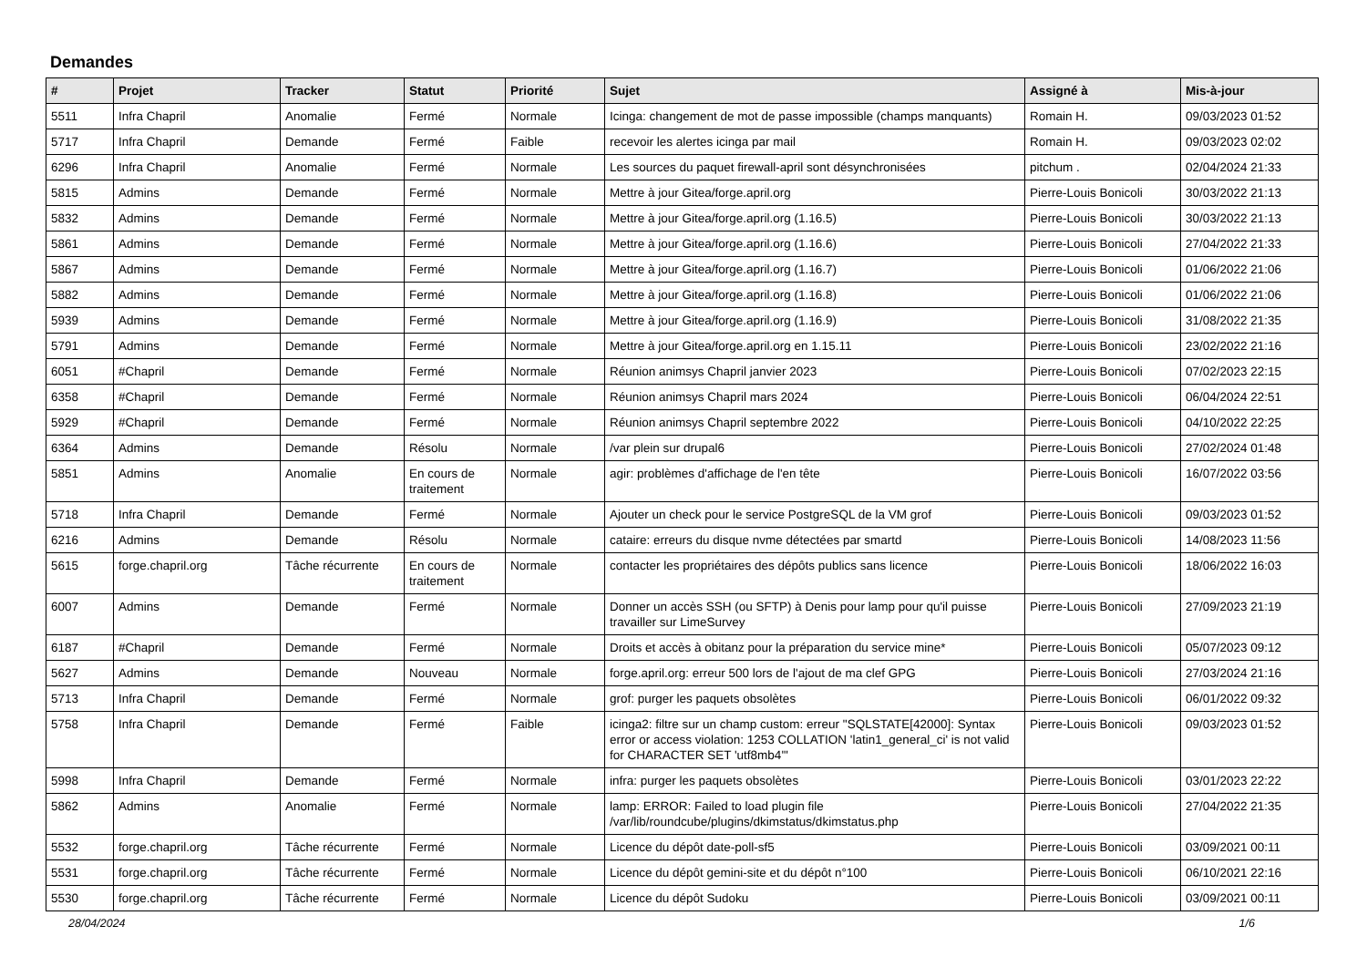Demandes
| # | Projet | Tracker | Statut | Priorité | Sujet | Assigné à | Mis-à-jour |
| --- | --- | --- | --- | --- | --- | --- | --- |
| 5511 | Infra Chapril | Anomalie | Fermé | Normale | Icinga: changement de mot de passe impossible (champs manquants) | Romain H. | 09/03/2023 01:52 |
| 5717 | Infra Chapril | Demande | Fermé | Faible | recevoir les alertes icinga par mail | Romain H. | 09/03/2023 02:02 |
| 6296 | Infra Chapril | Anomalie | Fermé | Normale | Les sources du paquet firewall-april sont désynchronisées | pitchum . | 02/04/2024 21:33 |
| 5815 | Admins | Demande | Fermé | Normale | Mettre à jour Gitea/forge.april.org | Pierre-Louis Bonicoli | 30/03/2022 21:13 |
| 5832 | Admins | Demande | Fermé | Normale | Mettre à jour Gitea/forge.april.org (1.16.5) | Pierre-Louis Bonicoli | 30/03/2022 21:13 |
| 5861 | Admins | Demande | Fermé | Normale | Mettre à jour Gitea/forge.april.org (1.16.6) | Pierre-Louis Bonicoli | 27/04/2022 21:33 |
| 5867 | Admins | Demande | Fermé | Normale | Mettre à jour Gitea/forge.april.org (1.16.7) | Pierre-Louis Bonicoli | 01/06/2022 21:06 |
| 5882 | Admins | Demande | Fermé | Normale | Mettre à jour Gitea/forge.april.org (1.16.8) | Pierre-Louis Bonicoli | 01/06/2022 21:06 |
| 5939 | Admins | Demande | Fermé | Normale | Mettre à jour Gitea/forge.april.org (1.16.9) | Pierre-Louis Bonicoli | 31/08/2022 21:35 |
| 5791 | Admins | Demande | Fermé | Normale | Mettre à jour Gitea/forge.april.org en 1.15.11 | Pierre-Louis Bonicoli | 23/02/2022 21:16 |
| 6051 | #Chapril | Demande | Fermé | Normale | Réunion animsys Chapril janvier 2023 | Pierre-Louis Bonicoli | 07/02/2023 22:15 |
| 6358 | #Chapril | Demande | Fermé | Normale | Réunion animsys Chapril mars 2024 | Pierre-Louis Bonicoli | 06/04/2024 22:51 |
| 5929 | #Chapril | Demande | Fermé | Normale | Réunion animsys Chapril septembre 2022 | Pierre-Louis Bonicoli | 04/10/2022 22:25 |
| 6364 | Admins | Demande | Résolu | Normale | /var plein sur drupal6 | Pierre-Louis Bonicoli | 27/02/2024 01:48 |
| 5851 | Admins | Anomalie | En cours de traitement | Normale | agir: problèmes d'affichage de l'en tête | Pierre-Louis Bonicoli | 16/07/2022 03:56 |
| 5718 | Infra Chapril | Demande | Fermé | Normale | Ajouter un check pour le service PostgreSQL de la VM grof | Pierre-Louis Bonicoli | 09/03/2023 01:52 |
| 6216 | Admins | Demande | Résolu | Normale | cataire: erreurs du disque nvme détectées par smartd | Pierre-Louis Bonicoli | 14/08/2023 11:56 |
| 5615 | forge.chapril.org | Tâche récurrente | En cours de traitement | Normale | contacter les propriétaires des dépôts publics sans licence | Pierre-Louis Bonicoli | 18/06/2022 16:03 |
| 6007 | Admins | Demande | Fermé | Normale | Donner un accès SSH (ou SFTP) à Denis pour lamp pour qu'il puisse travailler sur LimeSurvey | Pierre-Louis Bonicoli | 27/09/2023 21:19 |
| 6187 | #Chapril | Demande | Fermé | Normale | Droits et accès à obitanz pour la préparation du service mine* | Pierre-Louis Bonicoli | 05/07/2023 09:12 |
| 5627 | Admins | Demande | Nouveau | Normale | forge.april.org: erreur 500 lors de l'ajout de ma clef GPG | Pierre-Louis Bonicoli | 27/03/2024 21:16 |
| 5713 | Infra Chapril | Demande | Fermé | Normale | grof: purger les paquets obsolètes | Pierre-Louis Bonicoli | 06/01/2022 09:32 |
| 5758 | Infra Chapril | Demande | Fermé | Faible | icinga2: filtre sur un champ custom: erreur "SQLSTATE[42000]: Syntax error or access violation: 1253 COLLATION 'latin1_general_ci' is not valid for CHARACTER SET 'utf8mb4'" | Pierre-Louis Bonicoli | 09/03/2023 01:52 |
| 5998 | Infra Chapril | Demande | Fermé | Normale | infra: purger les paquets obsolètes | Pierre-Louis Bonicoli | 03/01/2023 22:22 |
| 5862 | Admins | Anomalie | Fermé | Normale | lamp: ERROR: Failed to load plugin file /var/lib/roundcube/plugins/dkimstatus/dkimstatus.php | Pierre-Louis Bonicoli | 27/04/2022 21:35 |
| 5532 | forge.chapril.org | Tâche récurrente | Fermé | Normale | Licence du dépôt date-poll-sf5 | Pierre-Louis Bonicoli | 03/09/2021 00:11 |
| 5531 | forge.chapril.org | Tâche récurrente | Fermé | Normale | Licence du dépôt gemini-site et du dépôt n°100 | Pierre-Louis Bonicoli | 06/10/2021 22:16 |
| 5530 | forge.chapril.org | Tâche récurrente | Fermé | Normale | Licence du dépôt Sudoku | Pierre-Louis Bonicoli | 03/09/2021 00:11 |
28/04/2024 1/6